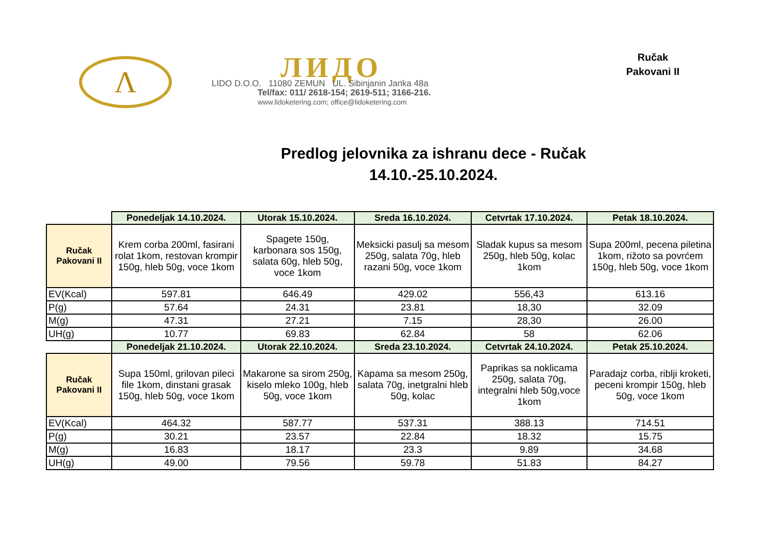Λ ЛИДО
LIDO D.O.O. 11080 ZEMUN UL. Sibinjanin Janka 48a
Tel/fax: 011/ 2618-154; 2619-511; 3166-216.
www.lidoketering.com; office@lidoketering.com
Ručak
Pakovani II
Predlog jelovnika za ishranu dece - Ručak
14.10.-25.10.2024.
| | Ponedeljak 14.10.2024. | Utorak 15.10.2024. | Sreda 16.10.2024. | Cetvrtak 17.10.2024. | Petak 18.10.2024. |
| Ručak Pakovani II | Krem corba 200ml, fasirani rolat 1kom, restovan krompir 150g, hleb 50g, voce 1kom | Spagete 150g, karbonara sos 150g, salata 60g, hleb 50g, voce 1kom | Meksicki pasulj sa mesom 250g, salata 70g, hleb razani 50g, voce 1kom | Sladak kupus sa mesom 250g, hleb 50g, kolac 1kom | Supa 200ml, pecena piletina 1kom, rižoto sa povrćem 150g, hleb 50g, voce 1kom |
| EV(Kcal) | 597.81 | 646.49 | 429.02 | 556,43 | 613.16 |
| P(g) | 57.64 | 24.31 | 23.81 | 18,30 | 32.09 |
| M(g) | 47.31 | 27.21 | 7.15 | 28,30 | 26.00 |
| UH(g) | 10.77 | 69.83 | 62.84 | 58 | 62.06 |
| | Ponedeljak 21.10.2024. | Utorak 22.10.2024. | Sreda 23.10.2024. | Cetvrtak 24.10.2024. | Petak 25.10.2024. |
| Ručak Pakovani II | Supa 150ml, grilovan pileci file 1kom, dinstani grasak 150g, hleb 50g, voce 1kom | Makarone sa sirom 250g, kiselo mleko 100g, hleb 50g, voce 1kom | Kapama sa mesom 250g, salata 70g, inetgralni hleb 50g, kolac | Paprikas sa noklicama 250g, salata 70g, integralni hleb 50g,voce 1kom | Paradajz corba, riblji kroketi, peceni krompir 150g, hleb 50g, voce 1kom |
| EV(Kcal) | 464.32 | 587.77 | 537.31 | 388.13 | 714.51 |
| P(g) | 30.21 | 23.57 | 22.84 | 18.32 | 15.75 |
| M(g) | 16.83 | 18.17 | 23.3 | 9.89 | 34.68 |
| UH(g) | 49.00 | 79.56 | 59.78 | 51.83 | 84.27 |